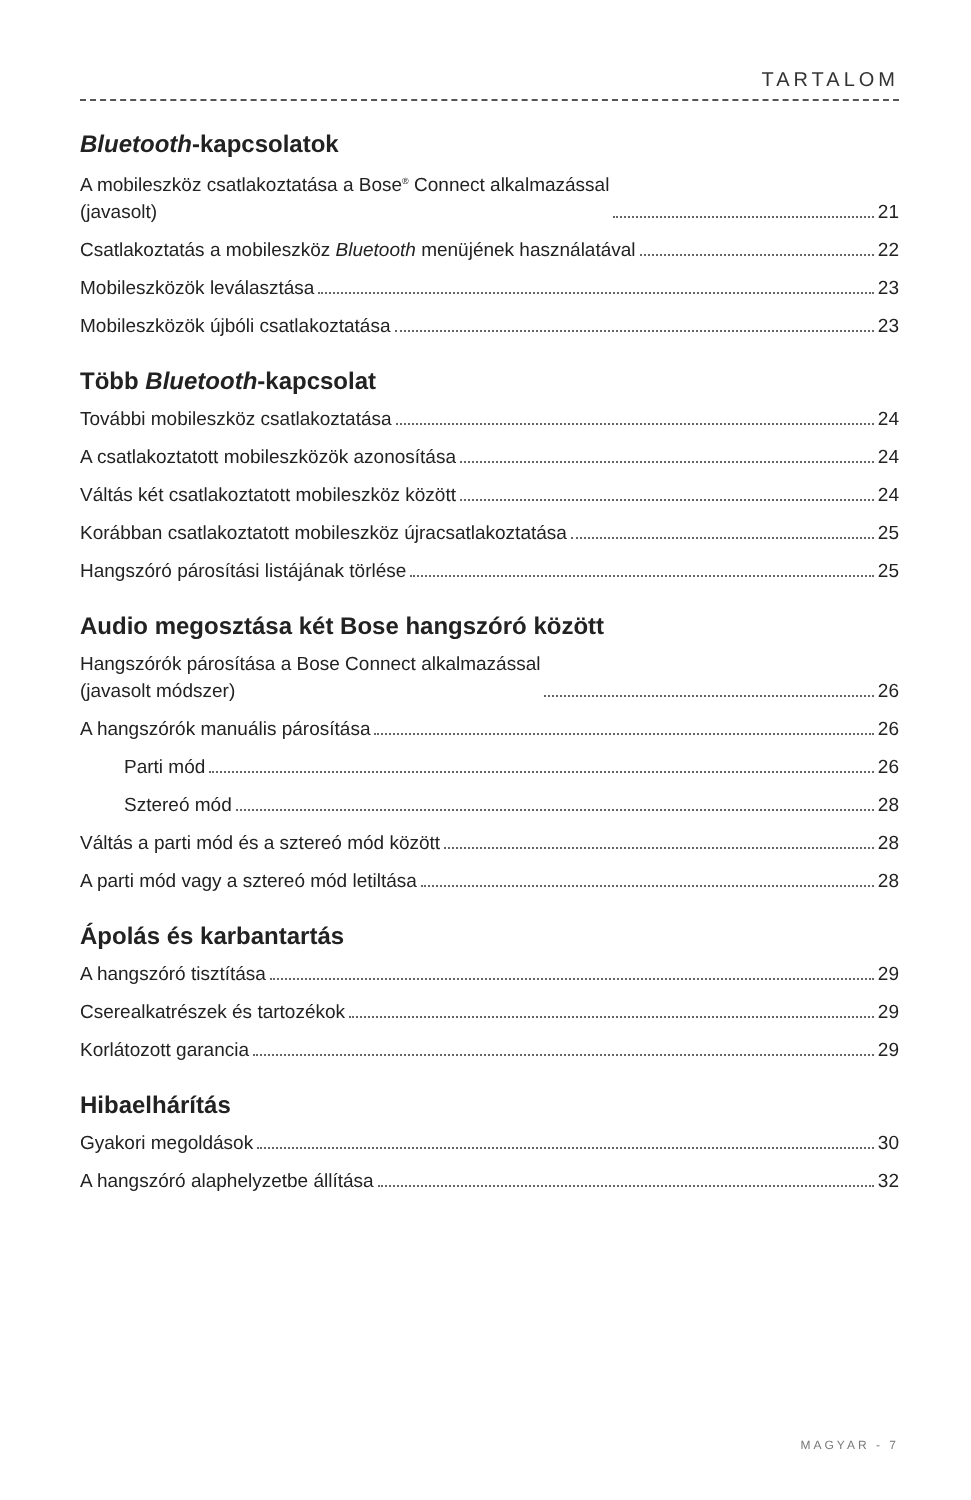TARTALOM
Bluetooth-kapcsolatok
A mobileszköz csatlakoztatása a Bose<sup>®</sup> Connect alkalmazással
(javasolt) 21
Csatlakoztatás a mobileszköz Bluetooth menüjének használatával 22
Mobileszközök leválasztása 23
Mobileszközök újbóli csatlakoztatása 23
Több Bluetooth-kapcsolat
További mobileszköz csatlakoztatása 24
A csatlakoztatott mobileszközök azonosítása 24
Váltás két csatlakoztatott mobileszköz között 24
Korábban csatlakoztatott mobileszköz újracsatlakoztatása 25
Hangszóró párosítási listájának törlése 25
Audio megosztása két Bose hangszóró között
Hangszórók párosítása a Bose Connect alkalmazással
(javasolt módszer) 26
A hangszórók manuális párosítása 26
Parti mód 26
Sztereó mód 28
Váltás a parti mód és a sztereó mód között 28
A parti mód vagy a sztereó mód letiltása 28
Ápolás és karbantartás
A hangszóró tisztítása 29
Cserealkatrészek és tartozékok 29
Korlátozott garancia 29
Hibaelhárítás
Gyakori megoldások 30
A hangszóró alaphelyzetbe állítása 32
MAGYAR - 7